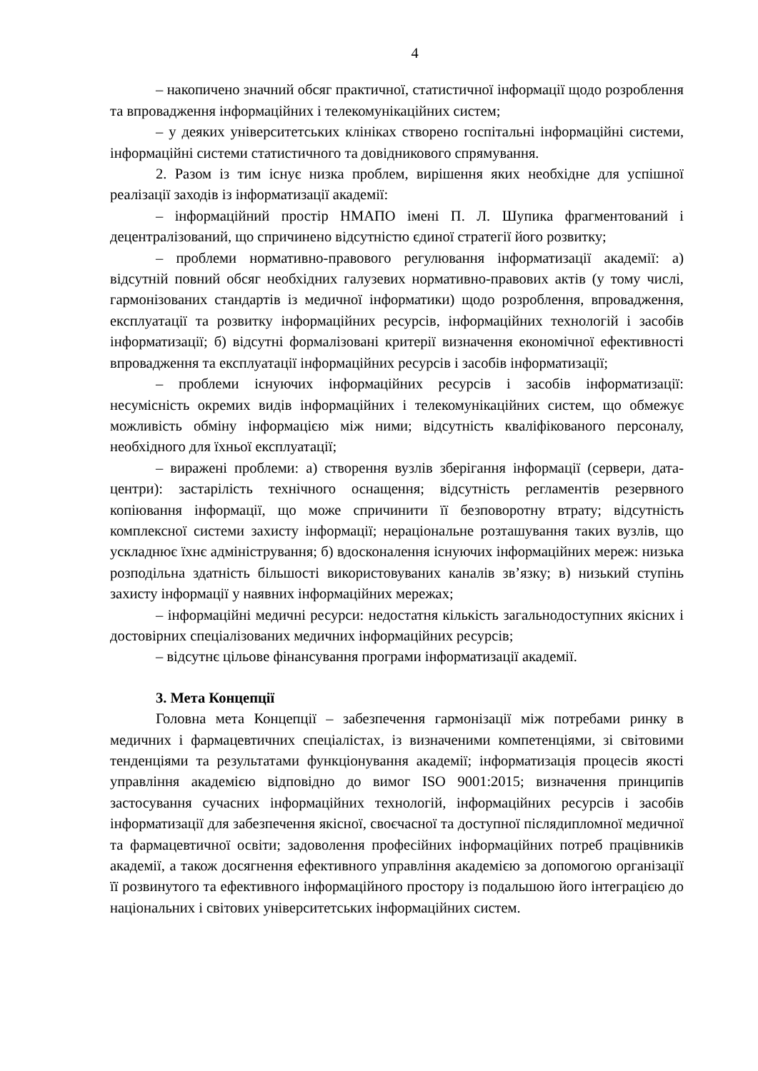4
– накопичено значний обсяг практичної, статистичної інформації щодо розроблення та впровадження інформаційних і телекомунікаційних систем;
– у деяких університетських клініках створено госпітальні інформаційні системи, інформаційні системи статистичного та довідникового спрямування.
2. Разом із тим існує низка проблем, вирішення яких необхідне для успішної реалізації заходів із інформатизації академії:
– інформаційний простір НМАПО імені П. Л. Шупика фрагментований і децентралізований, що спричинено відсутністю єдиної стратегії його розвитку;
– проблеми нормативно-правового регулювання інформатизації академії: а) відсутній повний обсяг необхідних галузевих нормативно-правових актів (у тому числі, гармонізованих стандартів із медичної інформатики) щодо розроблення, впровадження, експлуатації та розвитку інформаційних ресурсів, інформаційних технологій і засобів інформатизації; б) відсутні формалізовані критерії визначення економічної ефективності впровадження та експлуатації інформаційних ресурсів і засобів інформатизації;
– проблеми існуючих інформаційних ресурсів і засобів інформатизації: несумісність окремих видів інформаційних і телекомунікаційних систем, що обмежує можливість обміну інформацією між ними; відсутність кваліфікованого персоналу, необхідного для їхньої експлуатації;
– виражені проблеми: а) створення вузлів зберігання інформації (сервери, дата-центри): застарілість технічного оснащення; відсутність регламентів резервного копіювання інформації, що може спричинити її безповоротну втрату; відсутність комплексної системи захисту інформації; нераціональне розташування таких вузлів, що ускладнює їхнє адміністрування; б) вдосконалення існуючих інформаційних мереж: низька розподільна здатність більшості використовуваних каналів зв’язку; в) низький ступінь захисту інформації у наявних інформаційних мережах;
– інформаційні медичні ресурси: недостатня кількість загальнодоступних якісних і достовірних спеціалізованих медичних інформаційних ресурсів;
– відсутнє цільове фінансування програми інформатизації академії.
3. Мета Концепції
Головна мета Концепції – забезпечення гармонізації між потребами ринку в медичних і фармацевтичних спеціалістах, із визначеними компетенціями, зі світовими тенденціями та результатами функціонування академії; інформатизація процесів якості управління академією відповідно до вимог ISO 9001:2015; визначення принципів застосування сучасних інформаційних технологій, інформаційних ресурсів і засобів інформатизації для забезпечення якісної, своєчасної та доступної післядипломної медичної та фармацевтичної освіти; задоволення професійних інформаційних потреб працівників академії, а також досягнення ефективного управління академією за допомогою організації її розвинутого та ефективного інформаційного простору із подальшою його інтеграцією до національних і світових університетських інформаційних систем.